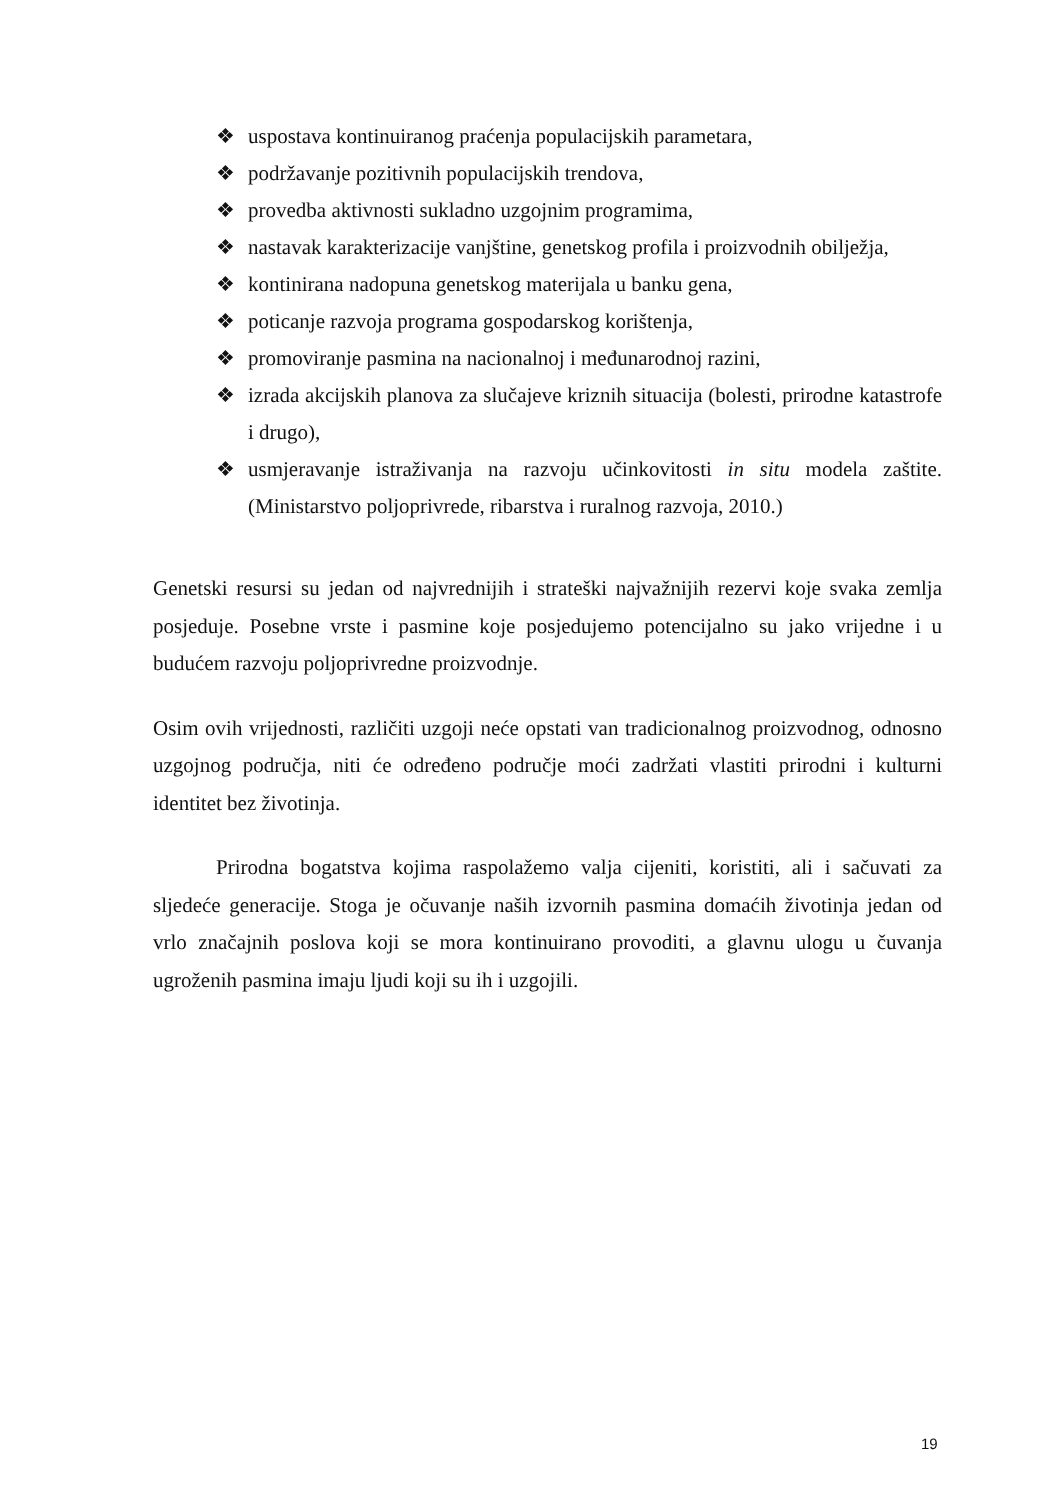❖ uspostava kontinuiranog praćenja populacijskih parametara,
❖ podržavanje pozitivnih populacijskih trendova,
❖ provedba aktivnosti sukladno uzgojnim programima,
❖ nastavak karakterizacije vanjštine, genetskog profila i proizvodnih obilježja,
❖ kontinirana nadopuna genetskog materijala u banku gena,
❖ poticanje razvoja programa gospodarskog korištenja,
❖ promoviranje pasmina na nacionalnoj i međunarodnoj razini,
❖ izrada akcijskih planova za slučajeve kriznih situacija (bolesti, prirodne katastrofe i drugo),
❖ usmjeravanje istraživanja na razvoju učinkovitosti in situ modela zaštite. (Ministarstvo poljoprivrede, ribarstva i ruralnog razvoja, 2010.)
Genetski resursi su jedan od najvrednijih i strateški najvažnijih rezervi koje svaka zemlja posjeduje. Posebne vrste i pasmine koje posjedujemo potencijalno su jako vrijedne i u budućem razvoju poljoprivredne proizvodnje.
Osim ovih vrijednosti, različiti uzgoji neće opstati van tradicionalnog proizvodnog, odnosno uzgojnog područja, niti će određeno područje moći zadržati vlastiti prirodni i kulturni identitet bez životinja.
Prirodna bogatstva kojima raspolažemo valja cijeniti, koristiti, ali i sačuvati za sljedeće generacije. Stoga je očuvanje naših izvornih pasmina domaćih životinja jedan od vrlo značajnih poslova koji se mora kontinuirano provoditi, a glavnu ulogu u čuvanja ugroženih pasmina imaju ljudi koji su ih i uzgojili.
19